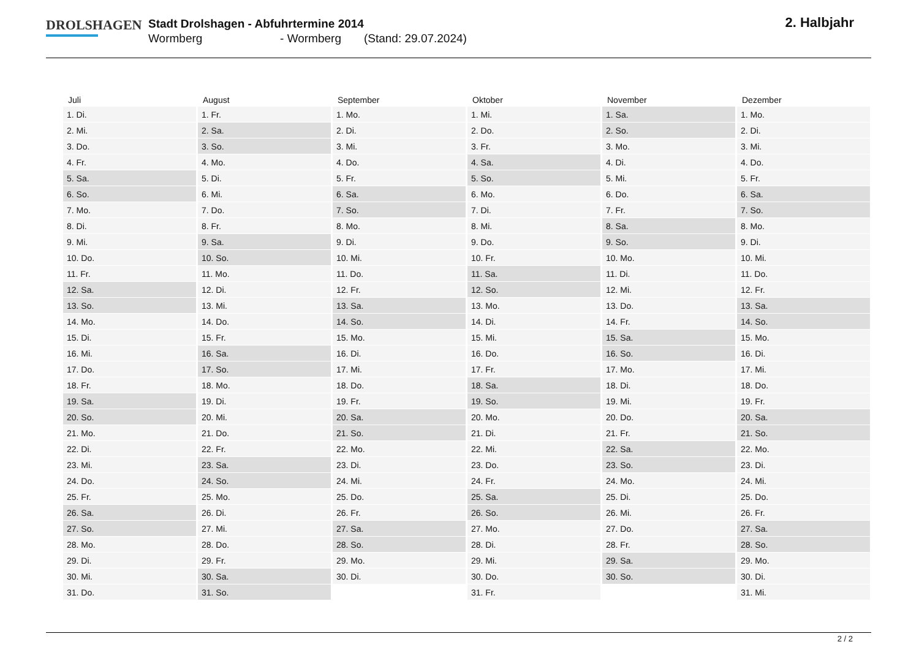DROLSHAGEN
Stadt Drolshagen - Abfuhrtermine 2014
Wormberg - Wormberg (Stand: 29.07.2024)
2. Halbjahr
| Juli | August | September | Oktober | November | Dezember |
| --- | --- | --- | --- | --- | --- |
| 1. Di. | 1. Fr. | 1. Mo. | 1. Mi. | 1. Sa. | 1. Mo. |
| 2. Mi. | 2. Sa. | 2. Di. | 2. Do. | 2. So. | 2. Di. |
| 3. Do. | 3. So. | 3. Mi. | 3. Fr. | 3. Mo. | 3. Mi. |
| 4. Fr. | 4. Mo. | 4. Do. | 4. Sa. | 4. Di. | 4. Do. |
| 5. Sa. | 5. Di. | 5. Fr. | 5. So. | 5. Mi. | 5. Fr. |
| 6. So. | 6. Mi. | 6. Sa. | 6. Mo. | 6. Do. | 6. Sa. |
| 7. Mo. | 7. Do. | 7. So. | 7. Di. | 7. Fr. | 7. So. |
| 8. Di. | 8. Fr. | 8. Mo. | 8. Mi. | 8. Sa. | 8. Mo. |
| 9. Mi. | 9. Sa. | 9. Di. | 9. Do. | 9. So. | 9. Di. |
| 10. Do. | 10. So. | 10. Mi. | 10. Fr. | 10. Mo. | 10. Mi. |
| 11. Fr. | 11. Mo. | 11. Do. | 11. Sa. | 11. Di. | 11. Do. |
| 12. Sa. | 12. Di. | 12. Fr. | 12. So. | 12. Mi. | 12. Fr. |
| 13. So. | 13. Mi. | 13. Sa. | 13. Mo. | 13. Do. | 13. Sa. |
| 14. Mo. | 14. Do. | 14. So. | 14. Di. | 14. Fr. | 14. So. |
| 15. Di. | 15. Fr. | 15. Mo. | 15. Mi. | 15. Sa. | 15. Mo. |
| 16. Mi. | 16. Sa. | 16. Di. | 16. Do. | 16. So. | 16. Di. |
| 17. Do. | 17. So. | 17. Mi. | 17. Fr. | 17. Mo. | 17. Mi. |
| 18. Fr. | 18. Mo. | 18. Do. | 18. Sa. | 18. Di. | 18. Do. |
| 19. Sa. | 19. Di. | 19. Fr. | 19. So. | 19. Mi. | 19. Fr. |
| 20. So. | 20. Mi. | 20. Sa. | 20. Mo. | 20. Do. | 20. Sa. |
| 21. Mo. | 21. Do. | 21. So. | 21. Di. | 21. Fr. | 21. So. |
| 22. Di. | 22. Fr. | 22. Mo. | 22. Mi. | 22. Sa. | 22. Mo. |
| 23. Mi. | 23. Sa. | 23. Di. | 23. Do. | 23. So. | 23. Di. |
| 24. Do. | 24. So. | 24. Mi. | 24. Fr. | 24. Mo. | 24. Mi. |
| 25. Fr. | 25. Mo. | 25. Do. | 25. Sa. | 25. Di. | 25. Do. |
| 26. Sa. | 26. Di. | 26. Fr. | 26. So. | 26. Mi. | 26. Fr. |
| 27. So. | 27. Mi. | 27. Sa. | 27. Mo. | 27. Do. | 27. Sa. |
| 28. Mo. | 28. Do. | 28. So. | 28. Di. | 28. Fr. | 28. So. |
| 29. Di. | 29. Fr. | 29. Mo. | 29. Mi. | 29. Sa. | 29. Mo. |
| 30. Mi. | 30. Sa. | 30. Di. | 30. Do. | 30. So. | 30. Di. |
| 31. Do. | 31. So. | | 31. Fr. | | 31. Mi. |
2 / 2